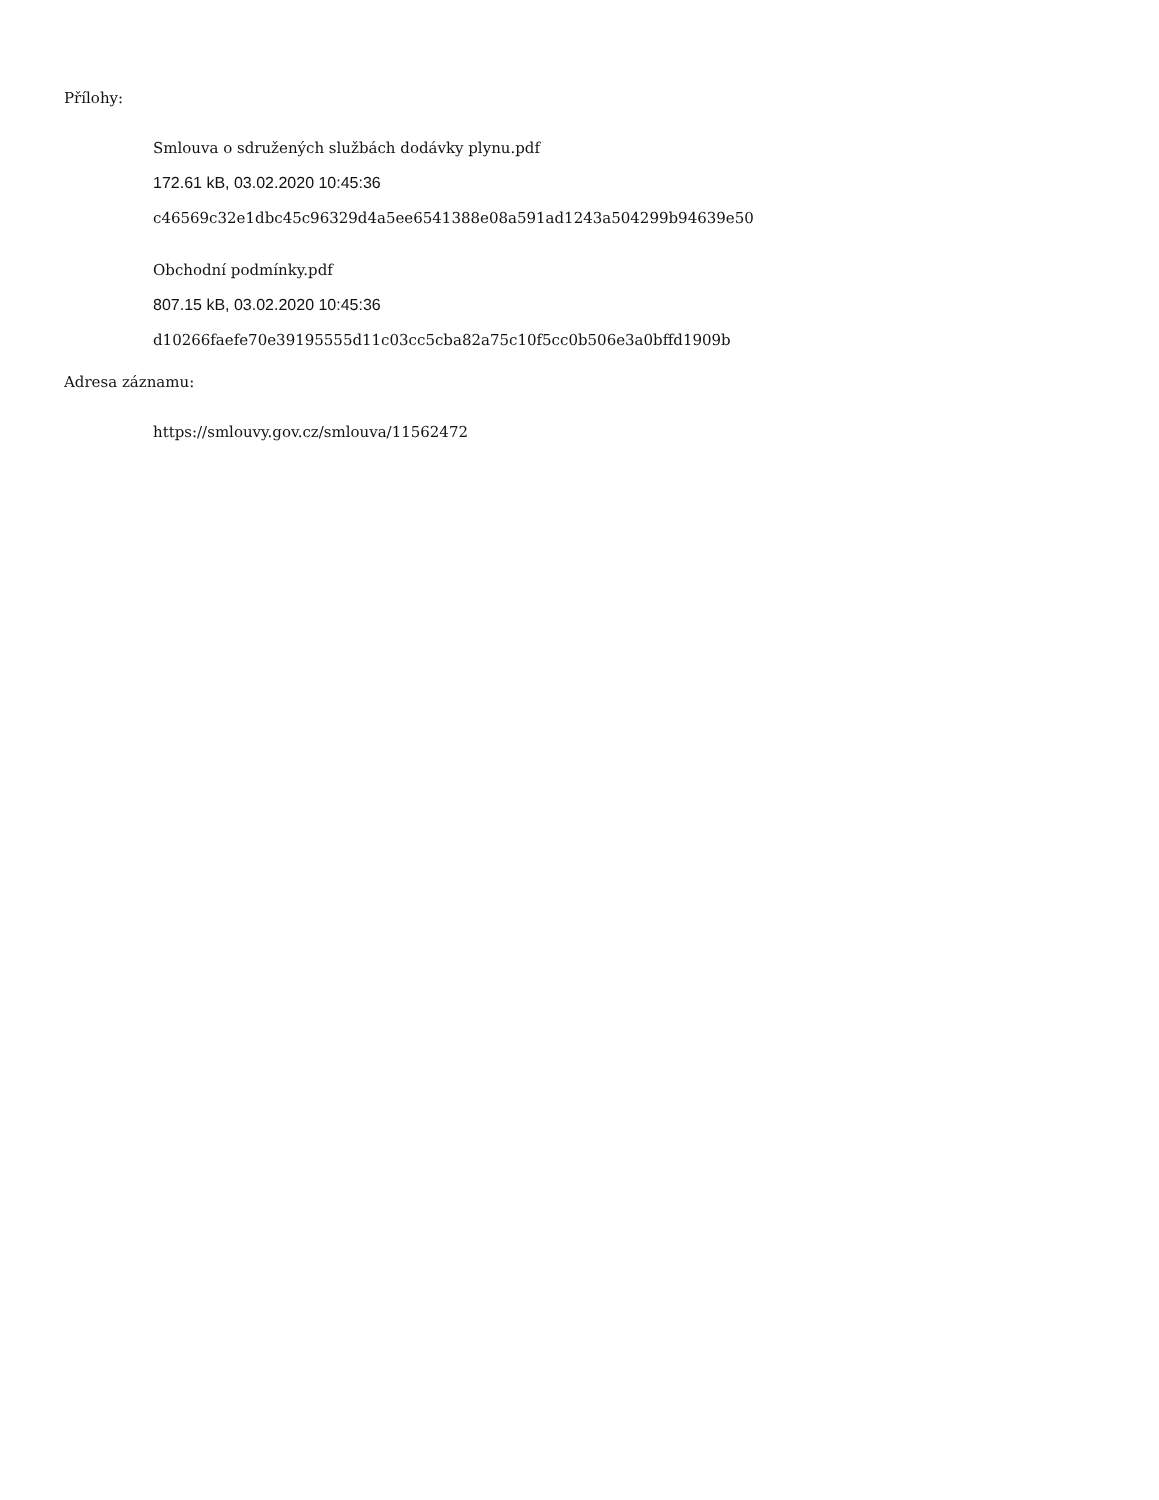Přílohy:
Smlouva o sdružených službách dodávky plynu.pdf
172.61 kB, 03.02.2020 10:45:36
c46569c32e1dbc45c96329d4a5ee6541388e08a591ad1243a504299b94639e50
Obchodní podmínky.pdf
807.15 kB, 03.02.2020 10:45:36
d10266faefe70e39195555d11c03cc5cba82a75c10f5cc0b506e3a0bffd1909b
Adresa záznamu:
https://smlouvy.gov.cz/smlouva/11562472